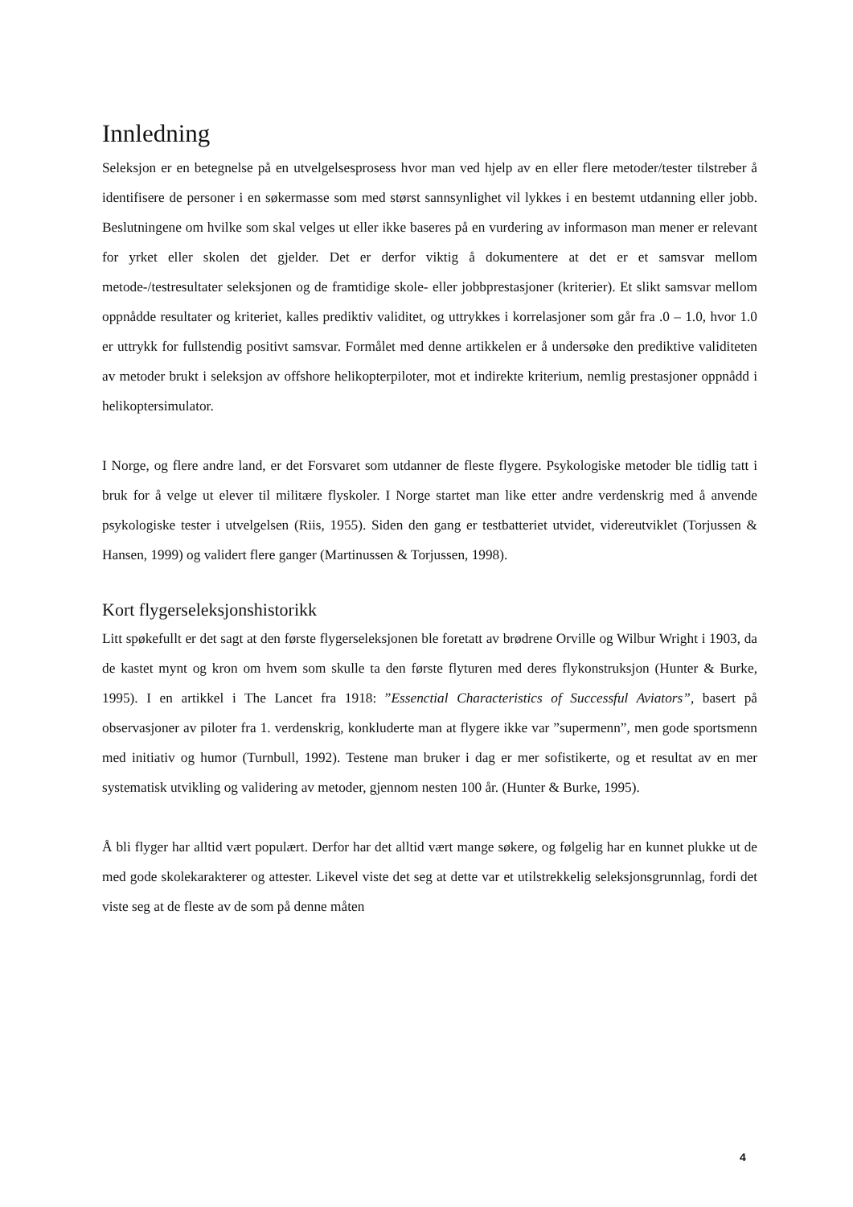Innledning
Seleksjon er en betegnelse på en utvelgelsesprosess hvor man ved hjelp av en eller flere metoder/tester tilstreber å identifisere de personer i en søkermasse som med størst sannsynlighet vil lykkes i en bestemt utdanning eller jobb. Beslutningene om hvilke som skal velges ut eller ikke baseres på en vurdering av informason man mener er relevant for yrket eller skolen det gjelder. Det er derfor viktig å dokumentere at det er et samsvar mellom metode-/testresultater seleksjonen og de framtidige skole- eller jobbprestasjoner (kriterier). Et slikt samsvar mellom oppnådde resultater og kriteriet, kalles prediktiv validitet, og uttrykkes i korrelasjoner som går fra .0 – 1.0, hvor 1.0 er uttrykk for fullstendig positivt samsvar. Formålet med denne artikkelen er å undersøke den prediktive validiteten av metoder brukt i seleksjon av offshore helikopterpiloter, mot et indirekte kriterium, nemlig prestasjoner oppnådd i helikoptersimulator.
I Norge, og flere andre land, er det Forsvaret som utdanner de fleste flygere. Psykologiske metoder ble tidlig tatt i bruk for å velge ut elever til militære flyskoler. I Norge startet man like etter andre verdenskrig med å anvende psykologiske tester i utvelgelsen (Riis, 1955). Siden den gang er testbatteriet utvidet, videreutviklet (Torjussen & Hansen, 1999) og validert flere ganger (Martinussen & Torjussen, 1998).
Kort flygerseleksjonshistorikk
Litt spøkefullt er det sagt at den første flygerseleksjonen ble foretatt av brødrene Orville og Wilbur Wright i 1903, da de kastet mynt og kron om hvem som skulle ta den første flyturen med deres flykonstruksjon (Hunter & Burke, 1995). I en artikkel i The Lancet fra 1918: ”Essenctial Characteristics of Successful Aviators”, basert på observasjoner av piloter fra 1. verdenskrig, konkluderte man at flygere ikke var ”supermenn”, men gode sportsmenn med initiativ og humor (Turnbull, 1992). Testene man bruker i dag er mer sofistikerte, og et resultat av en mer systematisk utvikling og validering av metoder, gjennom nesten 100 år. (Hunter & Burke, 1995).
Å bli flyger har alltid vært populært. Derfor har det alltid vært mange søkere, og følgelig har en kunnet plukke ut de med gode skolekarakterer og attester. Likevel viste det seg at dette var et utilstrekkelig seleksjonsgrunnlag, fordi det viste seg at de fleste av de som på denne måten
4